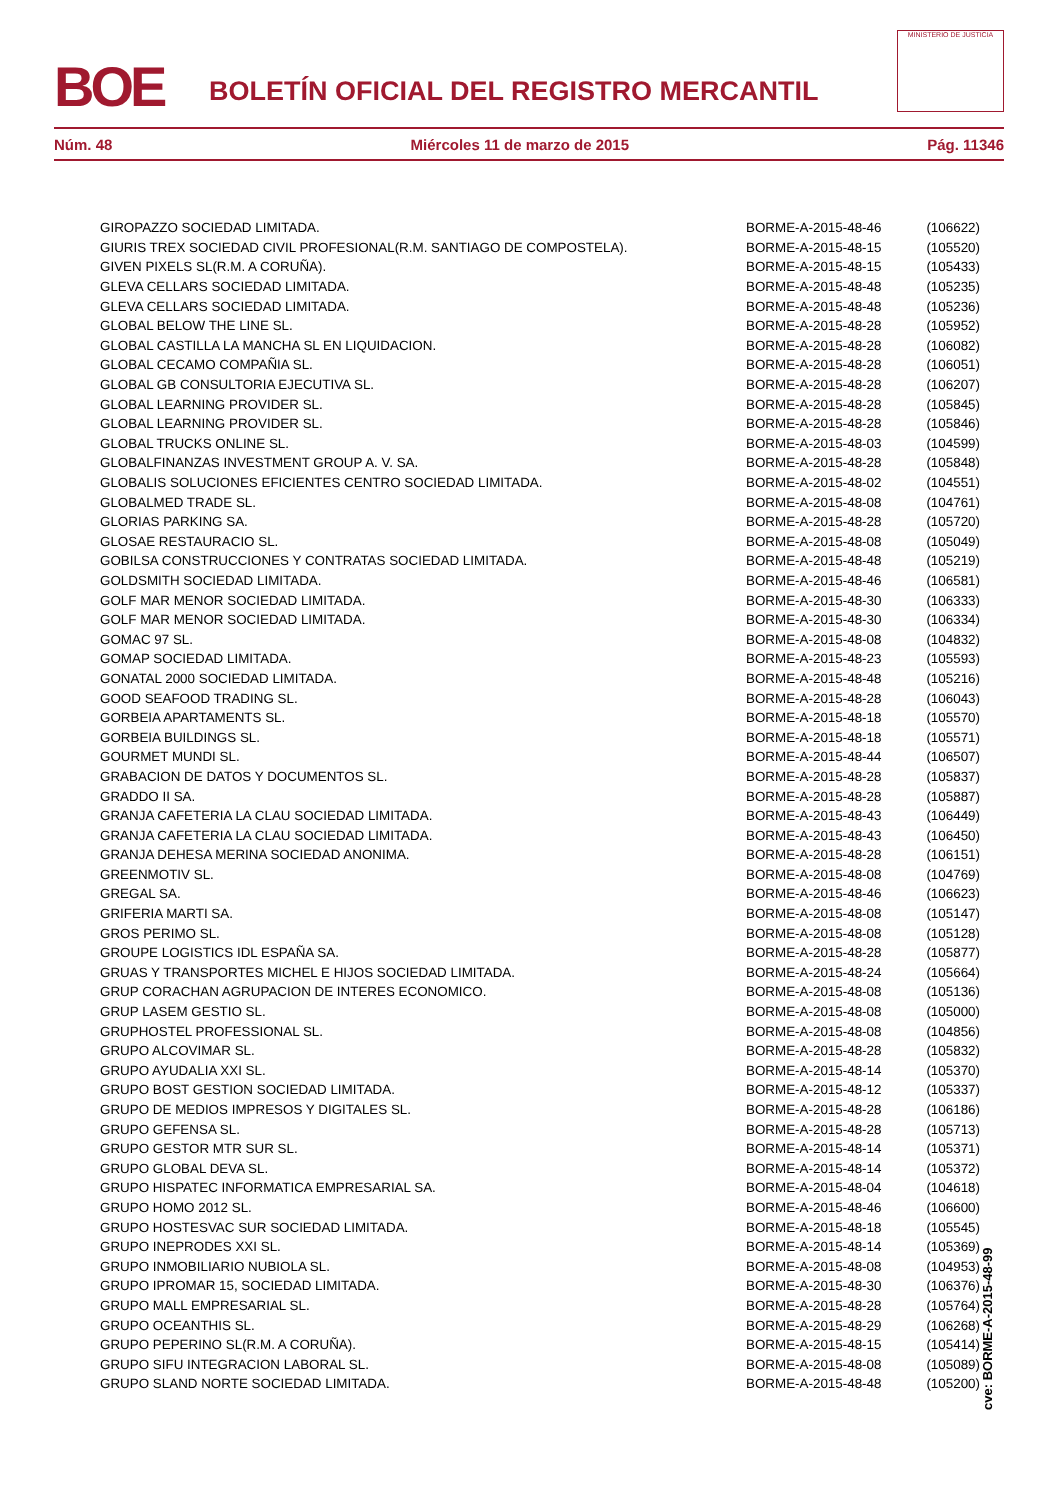BOE
BOLETÍN OFICIAL DEL REGISTRO MERCANTIL
MINISTERIO DE JUSTICIA
Núm. 48 Miércoles 11 de marzo de 2015 Pág. 11346
| GIROPAZZO SOCIEDAD LIMITADA. | BORME-A-2015-48-46 | (106622) |
| GIURIS TREX SOCIEDAD CIVIL PROFESIONAL(R.M. SANTIAGO DE COMPOSTELA). | BORME-A-2015-48-15 | (105520) |
| GIVEN PIXELS SL(R.M. A CORUÑA). | BORME-A-2015-48-15 | (105433) |
| GLEVA CELLARS SOCIEDAD LIMITADA. | BORME-A-2015-48-48 | (105235) |
| GLEVA CELLARS SOCIEDAD LIMITADA. | BORME-A-2015-48-48 | (105236) |
| GLOBAL BELOW THE LINE SL. | BORME-A-2015-48-28 | (105952) |
| GLOBAL CASTILLA LA MANCHA SL EN LIQUIDACION. | BORME-A-2015-48-28 | (106082) |
| GLOBAL CECAMO COMPAÑIA SL. | BORME-A-2015-48-28 | (106051) |
| GLOBAL GB CONSULTORIA EJECUTIVA SL. | BORME-A-2015-48-28 | (106207) |
| GLOBAL LEARNING PROVIDER SL. | BORME-A-2015-48-28 | (105845) |
| GLOBAL LEARNING PROVIDER SL. | BORME-A-2015-48-28 | (105846) |
| GLOBAL TRUCKS ONLINE SL. | BORME-A-2015-48-03 | (104599) |
| GLOBALFINANZAS INVESTMENT GROUP A. V. SA. | BORME-A-2015-48-28 | (105848) |
| GLOBALIS SOLUCIONES EFICIENTES CENTRO SOCIEDAD LIMITADA. | BORME-A-2015-48-02 | (104551) |
| GLOBALMED TRADE SL. | BORME-A-2015-48-08 | (104761) |
| GLORIAS PARKING SA. | BORME-A-2015-48-28 | (105720) |
| GLOSAE RESTAURACIO SL. | BORME-A-2015-48-08 | (105049) |
| GOBILSA CONSTRUCCIONES Y CONTRATAS SOCIEDAD LIMITADA. | BORME-A-2015-48-48 | (105219) |
| GOLDSMITH SOCIEDAD LIMITADA. | BORME-A-2015-48-46 | (106581) |
| GOLF MAR MENOR SOCIEDAD LIMITADA. | BORME-A-2015-48-30 | (106333) |
| GOLF MAR MENOR SOCIEDAD LIMITADA. | BORME-A-2015-48-30 | (106334) |
| GOMAC 97 SL. | BORME-A-2015-48-08 | (104832) |
| GOMAP SOCIEDAD LIMITADA. | BORME-A-2015-48-23 | (105593) |
| GONATAL 2000 SOCIEDAD LIMITADA. | BORME-A-2015-48-48 | (105216) |
| GOOD SEAFOOD TRADING SL. | BORME-A-2015-48-28 | (106043) |
| GORBEIA APARTAMENTS SL. | BORME-A-2015-48-18 | (105570) |
| GORBEIA BUILDINGS SL. | BORME-A-2015-48-18 | (105571) |
| GOURMET MUNDI SL. | BORME-A-2015-48-44 | (106507) |
| GRABACION DE DATOS Y DOCUMENTOS SL. | BORME-A-2015-48-28 | (105837) |
| GRADDO II SA. | BORME-A-2015-48-28 | (105887) |
| GRANJA CAFETERIA LA CLAU SOCIEDAD LIMITADA. | BORME-A-2015-48-43 | (106449) |
| GRANJA CAFETERIA LA CLAU SOCIEDAD LIMITADA. | BORME-A-2015-48-43 | (106450) |
| GRANJA DEHESA MERINA SOCIEDAD ANONIMA. | BORME-A-2015-48-28 | (106151) |
| GREENMOTIV SL. | BORME-A-2015-48-08 | (104769) |
| GREGAL SA. | BORME-A-2015-48-46 | (106623) |
| GRIFERIA MARTI SA. | BORME-A-2015-48-08 | (105147) |
| GROS PERIMO SL. | BORME-A-2015-48-08 | (105128) |
| GROUPE LOGISTICS IDL ESPAÑA SA. | BORME-A-2015-48-28 | (105877) |
| GRUAS Y TRANSPORTES MICHEL E HIJOS SOCIEDAD LIMITADA. | BORME-A-2015-48-24 | (105664) |
| GRUP CORACHAN AGRUPACION DE INTERES ECONOMICO. | BORME-A-2015-48-08 | (105136) |
| GRUP LASEM GESTIO SL. | BORME-A-2015-48-08 | (105000) |
| GRUPHOSTEL PROFESSIONAL SL. | BORME-A-2015-48-08 | (104856) |
| GRUPO ALCOVIMAR SL. | BORME-A-2015-48-28 | (105832) |
| GRUPO AYUDALIA XXI SL. | BORME-A-2015-48-14 | (105370) |
| GRUPO BOST GESTION SOCIEDAD LIMITADA. | BORME-A-2015-48-12 | (105337) |
| GRUPO DE MEDIOS IMPRESOS Y DIGITALES SL. | BORME-A-2015-48-28 | (106186) |
| GRUPO GEFENSA SL. | BORME-A-2015-48-28 | (105713) |
| GRUPO GESTOR MTR SUR SL. | BORME-A-2015-48-14 | (105371) |
| GRUPO GLOBAL DEVA SL. | BORME-A-2015-48-14 | (105372) |
| GRUPO HISPATEC INFORMATICA EMPRESARIAL SA. | BORME-A-2015-48-04 | (104618) |
| GRUPO HOMO 2012 SL. | BORME-A-2015-48-46 | (106600) |
| GRUPO HOSTESVAC SUR SOCIEDAD LIMITADA. | BORME-A-2015-48-18 | (105545) |
| GRUPO INEPRODES XXI SL. | BORME-A-2015-48-14 | (105369) |
| GRUPO INMOBILIARIO NUBIOLA SL. | BORME-A-2015-48-08 | (104953) |
| GRUPO IPROMAR 15, SOCIEDAD LIMITADA. | BORME-A-2015-48-30 | (106376) |
| GRUPO MALL EMPRESARIAL SL. | BORME-A-2015-48-28 | (105764) |
| GRUPO OCEANTHIS SL. | BORME-A-2015-48-29 | (106268) |
| GRUPO PEPERINO SL(R.M. A CORUÑA). | BORME-A-2015-48-15 | (105414) |
| GRUPO SIFU INTEGRACION LABORAL SL. | BORME-A-2015-48-08 | (105089) |
| GRUPO SLAND NORTE SOCIEDAD LIMITADA. | BORME-A-2015-48-48 | (105200) |
cve: BORME-A-2015-48-99